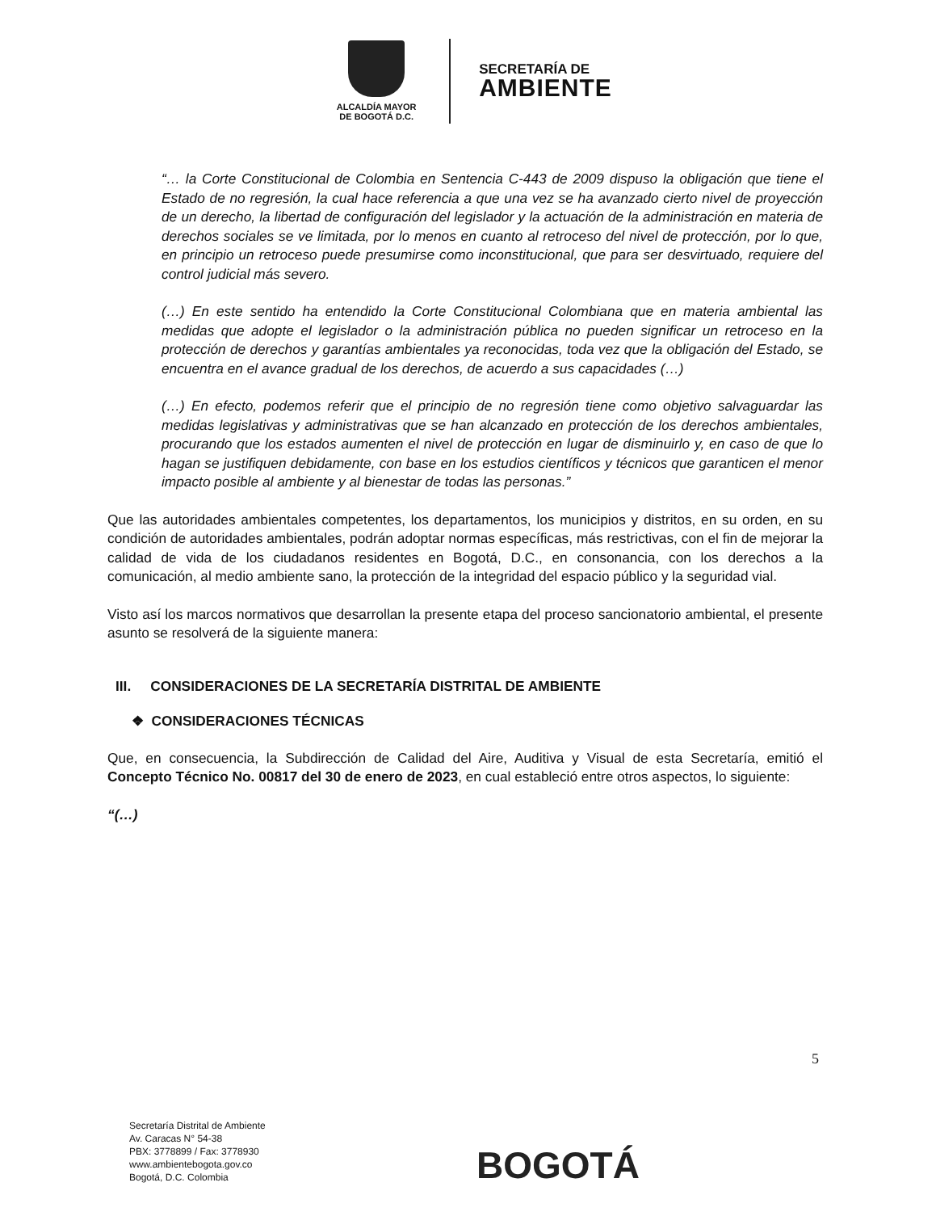ALCALDÍA MAYOR
DE BOGOTÁ D.C.
SECRETARÍA DE
AMBIENTE
“… la Corte Constitucional de Colombia en Sentencia C-443 de 2009 dispuso la obligación que tiene el Estado de no regresión, la cual hace referencia a que una vez se ha avanzado cierto nivel de proyección de un derecho, la libertad de configuración del legislador y la actuación de la administración en materia de derechos sociales se ve limitada, por lo menos en cuanto al retroceso del nivel de protección, por lo que, en principio un retroceso puede presumirse como inconstitucional, que para ser desvirtuado, requiere del control judicial más severo.
(…) En este sentido ha entendido la Corte Constitucional Colombiana que en materia ambiental las medidas que adopte el legislador o la administración pública no pueden significar un retroceso en la protección de derechos y garantías ambientales ya reconocidas, toda vez que la obligación del Estado, se encuentra en el avance gradual de los derechos, de acuerdo a sus capacidades (…)
(…) En efecto, podemos referir que el principio de no regresión tiene como objetivo salvaguardar las medidas legislativas y administrativas que se han alcanzado en protección de los derechos ambientales, procurando que los estados aumenten el nivel de protección en lugar de disminuirlo y, en caso de que lo hagan se justifiquen debidamente, con base en los estudios científicos y técnicos que garanticen el menor impacto posible al ambiente y al bienestar de todas las personas.”
Que las autoridades ambientales competentes, los departamentos, los municipios y distritos, en su orden, en su condición de autoridades ambientales, podrán adoptar normas específicas, más restrictivas, con el fin de mejorar la calidad de vida de los ciudadanos residentes en Bogotá, D.C., en consonancia, con los derechos a la comunicación, al medio ambiente sano, la protección de la integridad del espacio público y la seguridad vial.
Visto así los marcos normativos que desarrollan la presente etapa del proceso sancionatorio ambiental, el presente asunto se resolverá de la siguiente manera:
III. CONSIDERACIONES DE LA SECRETARÍA DISTRITAL DE AMBIENTE
❖ CONSIDERACIONES TÉCNICAS
Que, en consecuencia, la Subdirección de Calidad del Aire, Auditiva y Visual de esta Secretaría, emitió el Concepto Técnico No. 00817 del 30 de enero de 2023, en cual estableció entre otros aspectos, lo siguiente:
“(…)
5
Secretaría Distrital de Ambiente
Av. Caracas N° 54-38
PBX: 3778899 / Fax: 3778930
www.ambientebogota.gov.co
Bogotá, D.C. Colombia
BOGOTÁ